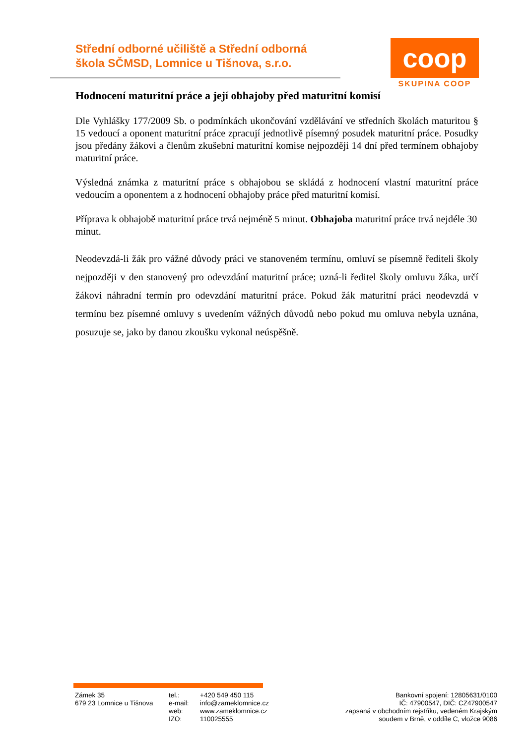Střední odborné učiliště a Střední odborná
škola SČMSD, Lomnice u Tišnova, s.r.o.
coop
SKUPINA COOP
Hodnocení maturitní práce a její obhajoby před maturitní komisí
Dle Vyhlášky 177/2009 Sb. o podmínkách ukončování vzdělávání ve středních školách maturitou § 15 vedoucí a oponent maturitní práce zpracují jednotlivě písemný posudek maturitní práce. Posudky jsou předány žákovi a členům zkušební maturitní komise nejpozději 14 dní před termínem obhajoby maturitní práce.
Výsledná známka z maturitní práce s obhajobou se skládá z hodnocení vlastní maturitní práce vedoucím a oponentem a z hodnocení obhajoby práce před maturitní komisí.
Příprava k obhajobě maturitní práce trvá nejméně 5 minut. Obhajoba maturitní práce trvá nejdéle 30 minut.
Neodevzdá-li žák pro vážné důvody práci ve stanoveném termínu, omluví se písemně řediteli školy nejpozději v den stanovený pro odevzdání maturitní práce; uzná-li ředitel školy omluvu žáka, určí žákovi náhradní termín pro odevzdání maturitní práce. Pokud žák maturitní práci neodevzdá v termínu bez písemné omluvy s uvedením vážných důvodů nebo pokud mu omluva nebyla uznána, posuzuje se, jako by danou zkoušku vykonal neúspěšně.
Zámek 35
679 23 Lomnice u Tišnova
tel.:
e-mail:
web:
IZO:
+420 549 450 115
info@zameklomnice.cz
www.zameklomnice.cz
110025555
Bankovní spojení: 12805631/0100
IČ: 47900547, DIČ: CZ47900547
zapsaná v obchodním rejstříku, vedeném Krajským
soudem v Brně, v oddíle C, vložce 9086